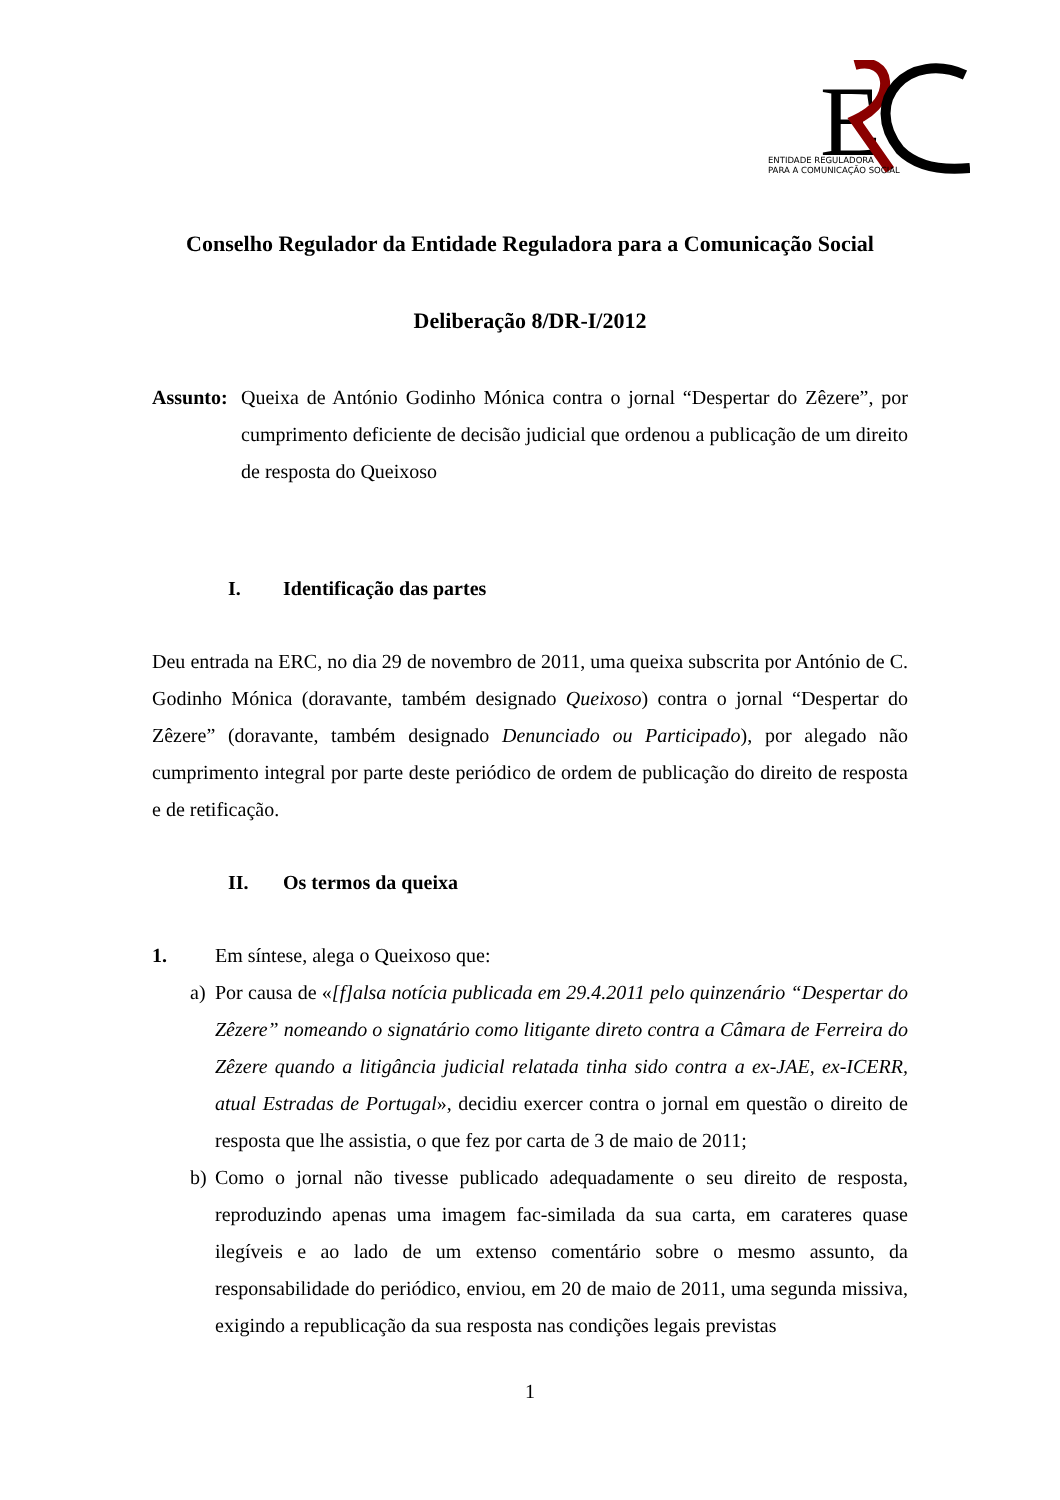E
ENTIDADE REGULADORA
PARA A COMUNICAÇÃO SOCIAL
Conselho Regulador da Entidade Reguladora para a Comunicação Social
Deliberação 8/DR-I/2012
Assunto:
Queixa de António Godinho Mónica contra o jornal “Despertar do Zêzere”, por cumprimento deficiente de decisão judicial que ordenou a publicação de um direito de resposta do Queixoso
I. Identificação das partes
Deu entrada na ERC, no dia 29 de novembro de 2011, uma queixa subscrita por António de C. Godinho Mónica (doravante, também designado Queixoso) contra o jornal “Despertar do Zêzere” (doravante, também designado Denunciado ou Participado), por alegado não cumprimento integral por parte deste periódico de ordem de publicação do direito de resposta e de retificação.
II. Os termos da queixa
1. Em síntese, alega o Queixoso que:
a) Por causa de «[f]alsa notícia publicada em 29.4.2011 pelo quinzenário “Despertar do Zêzere” nomeando o signatário como litigante direto contra a Câmara de Ferreira do Zêzere quando a litigância judicial relatada tinha sido contra a ex-JAE, ex-ICERR, atual Estradas de Portugal», decidiu exercer contra o jornal em questão o direito de resposta que lhe assistia, o que fez por carta de 3 de maio de 2011;
b) Como o jornal não tivesse publicado adequadamente o seu direito de resposta, reproduzindo apenas uma imagem fac-similada da sua carta, em carateres quase ilegíveis e ao lado de um extenso comentário sobre o mesmo assunto, da responsabilidade do periódico, enviou, em 20 de maio de 2011, uma segunda missiva, exigindo a republicação da sua resposta nas condições legais previstas
1